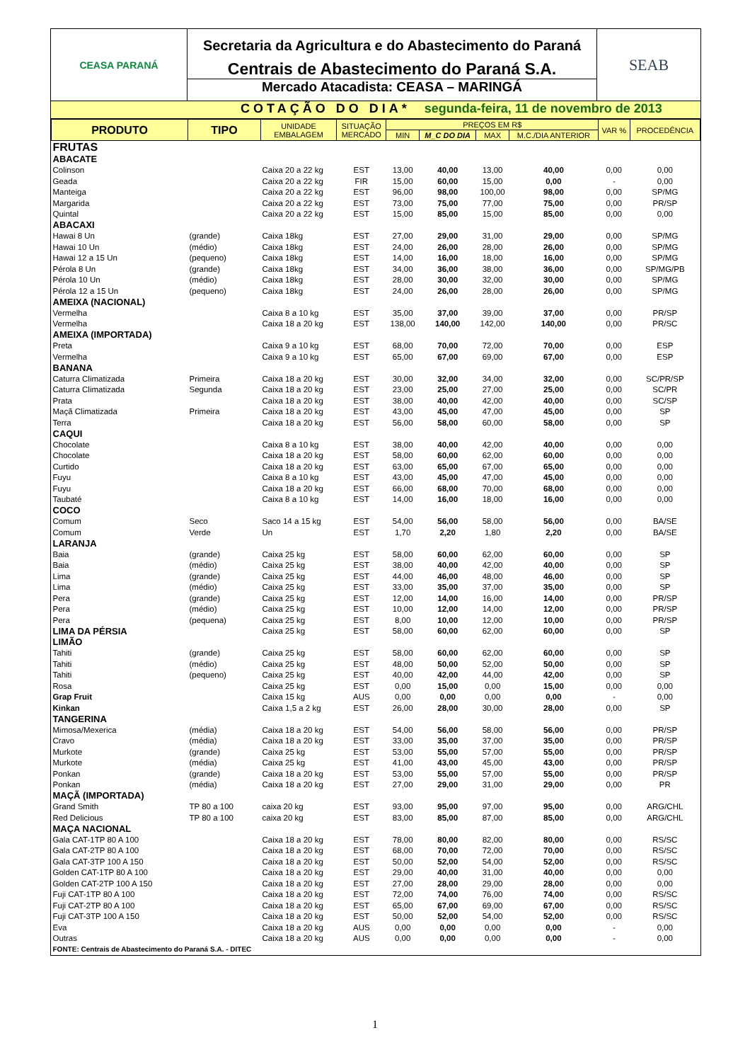CEASA PARANÁ
Secretaria da Agricultura e do Abastecimento do Paraná
Centrais de Abastecimento do Paraná S.A.
Mercado Atacadista: CEASA – MARINGÁ
SEAB
COTAÇÃO DO DIA* segunda-feira, 11 de novembro de 2013
| PRODUTO | TIPO | UNIDADE EMBALAGEM | SITUAÇÃO MERCADO | PREÇOS EM R$ | | | | VAR % | PROCEDÊNCIA |
| --- | --- | --- | --- | --- | --- | --- | --- | --- | --- |
| | | | | MIN | M_C DO DIA | MAX | M.C./DIA ANTERIOR | | |
| FRUTAS | | | | | | | | | |
| ABACATE | | | | | | | | | |
| Colinson | | Caixa 20 a 22 kg | EST | 13,00 | 40,00 | 13,00 | 40,00 | 0,00 | 0,00 |
| Geada | | Caixa 20 a 22 kg | FIR | 15,00 | 60,00 | 15,00 | 0,00 | - | 0,00 |
| Manteiga | | Caixa 20 a 22 kg | EST | 96,00 | 98,00 | 100,00 | 98,00 | 0,00 | SP/MG |
| Margarida | | Caixa 20 a 22 kg | EST | 73,00 | 75,00 | 77,00 | 75,00 | 0,00 | PR/SP |
| Quintal | | Caixa 20 a 22 kg | EST | 15,00 | 85,00 | 15,00 | 85,00 | 0,00 | 0,00 |
| ABACAXI | | | | | | | | | |
| Hawai 8 Un | (grande) | Caixa 18kg | EST | 27,00 | 29,00 | 31,00 | 29,00 | 0,00 | SP/MG |
| Hawai 10 Un | (médio) | Caixa 18kg | EST | 24,00 | 26,00 | 28,00 | 26,00 | 0,00 | SP/MG |
| Hawai 12 a 15 Un | (pequeno) | Caixa 18kg | EST | 14,00 | 16,00 | 18,00 | 16,00 | 0,00 | SP/MG |
| Pérola 8 Un | (grande) | Caixa 18kg | EST | 34,00 | 36,00 | 38,00 | 36,00 | 0,00 | SP/MG/PB |
| Pérola 10 Un | (médio) | Caixa 18kg | EST | 28,00 | 30,00 | 32,00 | 30,00 | 0,00 | SP/MG |
| Pérola 12 a 15 Un | (pequeno) | Caixa 18kg | EST | 24,00 | 26,00 | 28,00 | 26,00 | 0,00 | SP/MG |
| AMEIXA (NACIONAL) | | | | | | | | | |
| Vermelha | | Caixa 8 a 10 kg | EST | 35,00 | 37,00 | 39,00 | 37,00 | 0,00 | PR/SP |
| Vermelha | | Caixa 18 a 20 kg | EST | 138,00 | 140,00 | 142,00 | 140,00 | 0,00 | PR/SC |
| AMEIXA (IMPORTADA) | | | | | | | | | |
| Preta | | Caixa 9 a 10 kg | EST | 68,00 | 70,00 | 72,00 | 70,00 | 0,00 | ESP |
| Vermelha | | Caixa 9 a 10 kg | EST | 65,00 | 67,00 | 69,00 | 67,00 | 0,00 | ESP |
| BANANA | | | | | | | | | |
| Caturra Climatizada | Primeira | Caixa 18 a 20 kg | EST | 30,00 | 32,00 | 34,00 | 32,00 | 0,00 | SC/PR/SP |
| Caturra Climatizada | Segunda | Caixa 18 a 20 kg | EST | 23,00 | 25,00 | 27,00 | 25,00 | 0,00 | SC/PR |
| Prata | | Caixa 18 a 20 kg | EST | 38,00 | 40,00 | 42,00 | 40,00 | 0,00 | SC/SP |
| Maçã Climatizada | Primeira | Caixa 18 a 20 kg | EST | 43,00 | 45,00 | 47,00 | 45,00 | 0,00 | SP |
| Terra | | Caixa 18 a 20 kg | EST | 56,00 | 58,00 | 60,00 | 58,00 | 0,00 | SP |
| CAQUI | | | | | | | | | |
| Chocolate | | Caixa 8 a 10 kg | EST | 38,00 | 40,00 | 42,00 | 40,00 | 0,00 | 0,00 |
| Chocolate | | Caixa 18 a 20 kg | EST | 58,00 | 60,00 | 62,00 | 60,00 | 0,00 | 0,00 |
| Curtido | | Caixa 18 a 20 kg | EST | 63,00 | 65,00 | 67,00 | 65,00 | 0,00 | 0,00 |
| Fuyu | | Caixa 8 a 10 kg | EST | 43,00 | 45,00 | 47,00 | 45,00 | 0,00 | 0,00 |
| Fuyu | | Caixa 18 a 20 kg | EST | 66,00 | 68,00 | 70,00 | 68,00 | 0,00 | 0,00 |
| Taubaté | | Caixa 8 a 10 kg | EST | 14,00 | 16,00 | 18,00 | 16,00 | 0,00 | 0,00 |
| COCO | | | | | | | | | |
| Comum | Seco | Saco 14 a 15 kg | EST | 54,00 | 56,00 | 58,00 | 56,00 | 0,00 | BA/SE |
| Comum | Verde | Un | EST | 1,70 | 2,20 | 1,80 | 2,20 | 0,00 | BA/SE |
| LARANJA | | | | | | | | | |
| Baia | (grande) | Caixa 25 kg | EST | 58,00 | 60,00 | 62,00 | 60,00 | 0,00 | SP |
| Baia | (médio) | Caixa 25 kg | EST | 38,00 | 40,00 | 42,00 | 40,00 | 0,00 | SP |
| Lima | (grande) | Caixa 25 kg | EST | 44,00 | 46,00 | 48,00 | 46,00 | 0,00 | SP |
| Lima | (médio) | Caixa 25 kg | EST | 33,00 | 35,00 | 37,00 | 35,00 | 0,00 | SP |
| Pera | (grande) | Caixa 25 kg | EST | 12,00 | 14,00 | 16,00 | 14,00 | 0,00 | PR/SP |
| Pera | (médio) | Caixa 25 kg | EST | 10,00 | 12,00 | 14,00 | 12,00 | 0,00 | PR/SP |
| Pera | (pequena) | Caixa 25 kg | EST | 8,00 | 10,00 | 12,00 | 10,00 | 0,00 | PR/SP |
| LIMA DA PÉRSIA | | Caixa 25 kg | EST | 58,00 | 60,00 | 62,00 | 60,00 | 0,00 | SP |
| LIMÃO | | | | | | | | | |
| Tahiti | (grande) | Caixa 25 kg | EST | 58,00 | 60,00 | 62,00 | 60,00 | 0,00 | SP |
| Tahiti | (médio) | Caixa 25 kg | EST | 48,00 | 50,00 | 52,00 | 50,00 | 0,00 | SP |
| Tahiti | (pequeno) | Caixa 25 kg | EST | 40,00 | 42,00 | 44,00 | 42,00 | 0,00 | SP |
| Rosa | | Caixa 25 kg | EST | 0,00 | 15,00 | 0,00 | 15,00 | 0,00 | 0,00 |
| Grap Fruit | | Caixa 15 kg | AUS | 0,00 | 0,00 | 0,00 | 0,00 | - | 0,00 |
| Kinkan | | Caixa 1,5 a 2 kg | EST | 26,00 | 28,00 | 30,00 | 28,00 | 0,00 | SP |
| TANGERINA | | | | | | | | | |
| Mimosa/Mexerica | (média) | Caixa 18 a 20 kg | EST | 54,00 | 56,00 | 58,00 | 56,00 | 0,00 | PR/SP |
| Cravo | (média) | Caixa 18 a 20 kg | EST | 33,00 | 35,00 | 37,00 | 35,00 | 0,00 | PR/SP |
| Murkote | (grande) | Caixa 25 kg | EST | 53,00 | 55,00 | 57,00 | 55,00 | 0,00 | PR/SP |
| Murkote | (média) | Caixa 25 kg | EST | 41,00 | 43,00 | 45,00 | 43,00 | 0,00 | PR/SP |
| Ponkan | (grande) | Caixa 18 a 20 kg | EST | 53,00 | 55,00 | 57,00 | 55,00 | 0,00 | PR/SP |
| Ponkan | (média) | Caixa 18 a 20 kg | EST | 27,00 | 29,00 | 31,00 | 29,00 | 0,00 | PR |
| MAÇÃ (IMPORTADA) | | | | | | | | | |
| Grand Smith | TP 80 a 100 | caixa 20 kg | EST | 93,00 | 95,00 | 97,00 | 95,00 | 0,00 | ARG/CHL |
| Red Delicious | TP 80 a 100 | caixa 20 kg | EST | 83,00 | 85,00 | 87,00 | 85,00 | 0,00 | ARG/CHL |
| MAÇA NACIONAL | | | | | | | | | |
| Gala CAT-1TP 80 A 100 | | Caixa 18 a 20 kg | EST | 78,00 | 80,00 | 82,00 | 80,00 | 0,00 | RS/SC |
| Gala CAT-2TP 80 A 100 | | Caixa 18 a 20 kg | EST | 68,00 | 70,00 | 72,00 | 70,00 | 0,00 | RS/SC |
| Gala CAT-3TP 100 A 150 | | Caixa 18 a 20 kg | EST | 50,00 | 52,00 | 54,00 | 52,00 | 0,00 | RS/SC |
| Golden CAT-1TP 80 A 100 | | Caixa 18 a 20 kg | EST | 29,00 | 40,00 | 31,00 | 40,00 | 0,00 | 0,00 |
| Golden CAT-2TP 100 A 150 | | Caixa 18 a 20 kg | EST | 27,00 | 28,00 | 29,00 | 28,00 | 0,00 | 0,00 |
| Fuji CAT-1TP 80 A 100 | | Caixa 18 a 20 kg | EST | 72,00 | 74,00 | 76,00 | 74,00 | 0,00 | RS/SC |
| Fuji CAT-2TP 80 A 100 | | Caixa 18 a 20 kg | EST | 65,00 | 67,00 | 69,00 | 67,00 | 0,00 | RS/SC |
| Fuji CAT-3TP 100 A 150 | | Caixa 18 a 20 kg | EST | 50,00 | 52,00 | 54,00 | 52,00 | 0,00 | RS/SC |
| Eva | | Caixa 18 a 20 kg | AUS | 0,00 | 0,00 | 0,00 | 0,00 | - | 0,00 |
| Outras | | Caixa 18 a 20 kg | AUS | 0,00 | 0,00 | 0,00 | 0,00 | - | 0,00 |
| FONTE: Centrais de Abastecimento do Paraná S.A. - DITEC | | | | | | | | | |
1